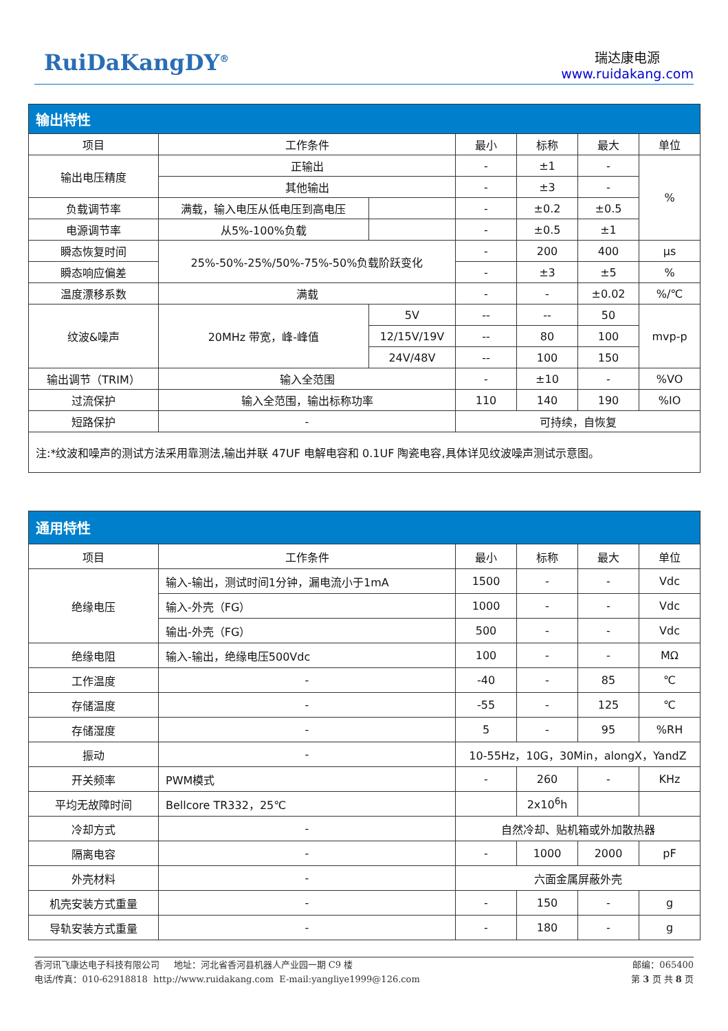RuiDaKangDY<sup>®</sup>
瑞达康电源
www.ruidakang.com
| 输出特性 | | | | | | |
| 项目 | 工作条件 | | 最小 | 标称 | 最大 | 单位 |
| 输出电压精度 | 正输出 | | - | ±1 | - | % |
| | 其他输出 | | - | ±3 | - | |
| 负载调节率 | 满载，输入电压从低电压到高电压 | | - | ±0.2 | ±0.5 | |
| 电源调节率 | 从5%-100%负载 | | - | ±0.5 | ±1 | |
| 瞬态恢复时间 | 25%-50%-25%/50%-75%-50%负载阶跃变化 | | - | 200 | 400 | μs |
| 瞬态响应偏差 | | | - | ±3 | ±5 | % |
| 温度漂移系数 | 满载 | | - | - | ±0.02 | %/℃ |
| 纹波&噪声 | 20MHz 带宽，峰-峰值 | 5V | -- | -- | 50 | mvp-p |
| | | 12/15V/19V | -- | 80 | 100 | |
| | | 24V/48V | -- | 100 | 150 | |
| 输出调节（TRIM） | 输入全范围 | | - | ±10 | - | %VO |
| 过流保护 | 输入全范围，输出标称功率 | | 110 | 140 | 190 | %IO |
| 短路保护 | - | | 可持续，自恢复 | | | |
| 注:*纹波和噪声的测试方法采用靠测法,输出并联 47UF 电解电容和 0.1UF 陶瓷电容,具体详见纹波噪声测试示意图。 | | | | | | |
| 通用特性 | | | | | |
| 项目 | 工作条件 | 最小 | 标称 | 最大 | 单位 |
| 绝缘电压 | 输入-输出，测试时间1分钟，漏电流小于1mA | 1500 | - | - | Vdc |
| | 输入-外壳（FG） | 1000 | - | - | Vdc |
| | 输出-外壳（FG） | 500 | - | - | Vdc |
| 绝缘电阻 | 输入-输出，绝缘电压500Vdc | 100 | - | - | MΩ |
| 工作温度 | - | -40 | - | 85 | ℃ |
| 存储温度 | - | -55 | - | 125 | ℃ |
| 存储湿度 | - | 5 | - | 95 | %RH |
| 振动 | - | 10-55Hz，10G，30Min，alongX，YandZ | | | |
| 开关频率 | PWM模式 | - | 260 | - | KHz |
| 平均无故障时间 | Bellcore TR332，25℃ | | 2x10<sup>6</sup>h | | |
| 冷却方式 | - | 自然冷却、贴机箱或外加散热器 | | | |
| 隔离电容 | - | - | 1000 | 2000 | pF |
| 外壳材料 | - | 六面金属屏蔽外壳 | | | |
| 机壳安装方式重量 | - | - | 150 | - | g |
| 导轨安装方式重量 | - | - | 180 | - | g |
香河讯飞康达电子科技有限公司 地址：河北省香河县机器人产业园一期 C9 楼 邮编：065400
电话/传真：010-62918818 http://www.ruidakang.com E-mail:yangliye1999@126.com 第 3 页 共 8 页